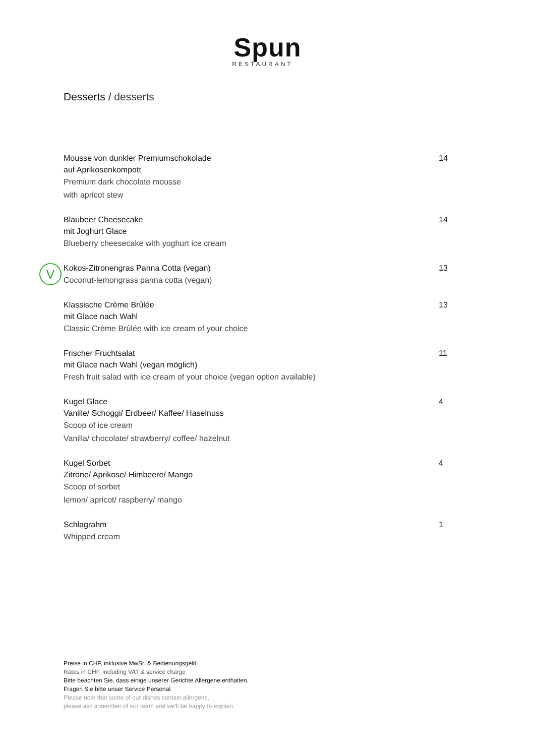Spun
RESTAURANT
Desserts / desserts
Mousse von dunkler Premiumschokolade
auf Aprikosenkompott
Premium dark chocolate mousse
with apricot stew
14
Blaubeer Cheesecake
mit Joghurt Glace
Blueberry cheesecake with yoghurt ice cream
14
V
Kokos-Zitronengras Panna Cotta (vegan)
Coconut-lemongrass panna cotta (vegan)
13
Klassische Crème Brûlée
mit Glace nach Wahl
Classic Crème Brûlée with ice cream of your choice
13
Frischer Fruchtsalat
mit Glace nach Wahl (vegan möglich)
Fresh fruit salad with ice cream of your choice (vegan option available)
11
Kugel Glace
Vanille/ Schoggi/ Erdbeer/ Kaffee/ Haselnuss
Scoop of ice cream
Vanilla/ chocolate/ strawberry/ coffee/ hazelnut
4
Kugel Sorbet
Zitrone/ Aprikose/ Himbeere/ Mango
Scoop of sorbet
lemon/ apricot/ raspberry/ mango
4
Schlagrahm
Whipped cream
1
Preise in CHF, inklusive MwSt. & Bedienungsgeld
Rates in CHF, including VAT & service charge
Bitte beachten Sie, dass einige unserer Gerichte Allergene enthalten.
Fragen Sie bitte unser Service Personal.
Please note that some of our dishes contain allergens,
please ask a member of our team and we'll be happy to explain.